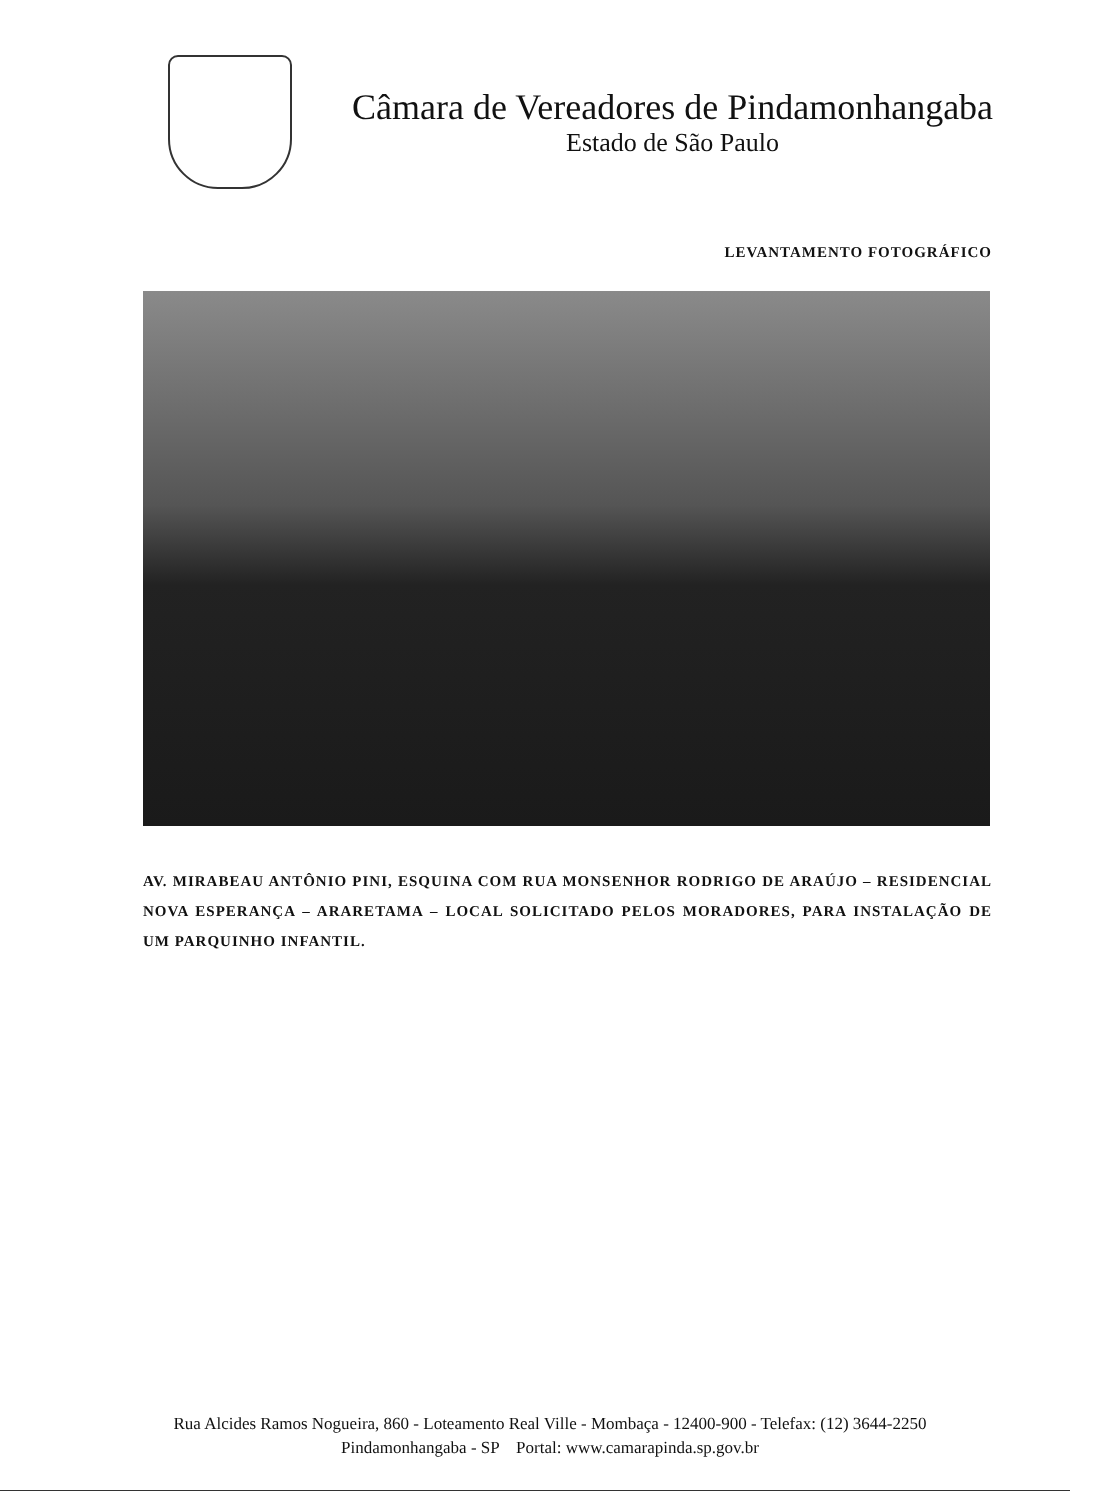Câmara de Vereadores de Pindamonhangaba
Estado de São Paulo
LEVANTAMENTO FOTOGRÁFICO
AV. MIRABEAU ANTÔNIO PINI, ESQUINA COM RUA MONSENHOR RODRIGO DE ARAÚJO – RESIDENCIAL NOVA ESPERANÇA – ARARETAMA – LOCAL SOLICITADO PELOS MORADORES, PARA INSTALAÇÃO DE UM PARQUINHO INFANTIL.
Rua Alcides Ramos Nogueira, 860 - Loteamento Real Ville - Mombaça - 12400-900 - Telefax: (12) 3644-2250
Pindamonhangaba - SP Portal: www.camarapinda.sp.gov.br